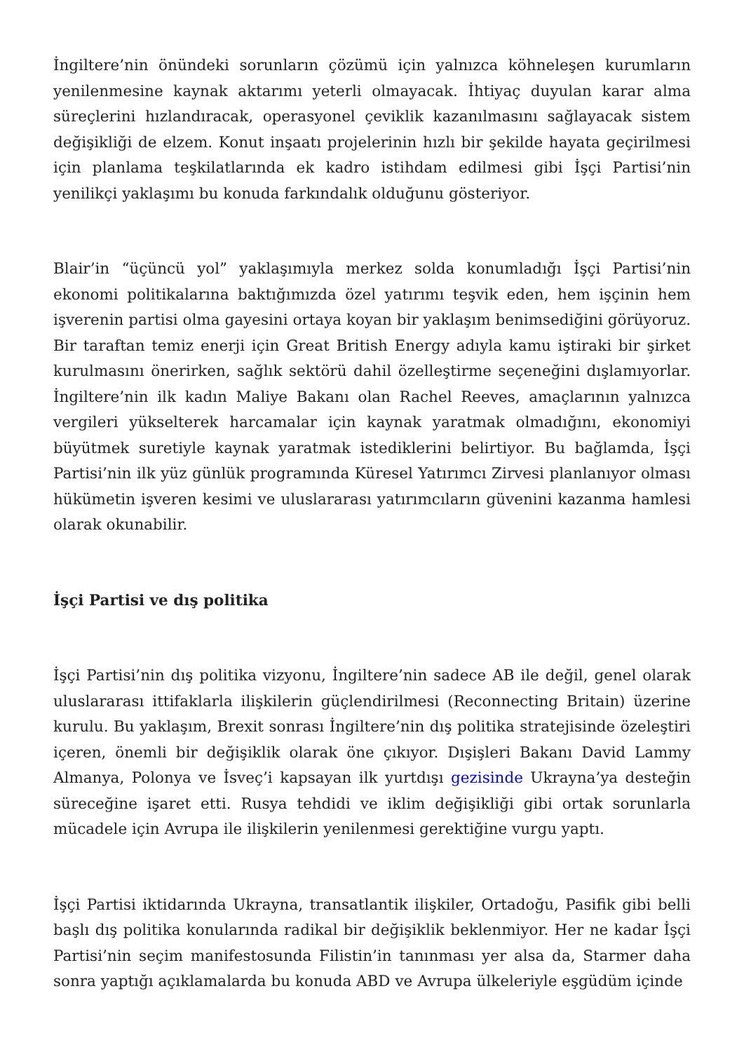İngiltere’nin önündeki sorunların çözümü için yalnızca köhneleşen kurumların yenilenmesine kaynak aktarımı yeterli olmayacak. İhtiyaç duyulan karar alma süreçlerini hızlandıracak, operasyonel çeviklik kazanılmasını sağlayacak sistem değişikliği de elzem. Konut inşaatı projelerinin hızlı bir şekilde hayata geçirilmesi için planlama teşkilatlarında ek kadro istihdam edilmesi gibi İşçi Partisi’nin yenilikçi yaklaşımı bu konuda farkındalık olduğunu gösteriyor.
Blair’in “üçüncü yol” yaklaşımıyla merkez solda konumladığı İşçi Partisi’nin ekonomi politikalarına baktığımızda özel yatırımı teşvik eden, hem işçinin hem işverenin partisi olma gayesini ortaya koyan bir yaklaşım benimsediğini görüyoruz. Bir taraftan temiz enerji için Great British Energy adıyla kamu iştiraki bir şirket kurulmasını önerirken, sağlık sektörü dahil özelleştirme seçeneğini dışlamıyorlar. İngiltere’nin ilk kadın Maliye Bakanı olan Rachel Reeves, amaçlarının yalnızca vergileri yükselterek harcamalar için kaynak yaratmak olmadığını, ekonomiyi büyütmek suretiyle kaynak yaratmak istediklerini belirtiyor. Bu bağlamda, İşçi Partisi’nin ilk yüz günlük programında Küresel Yatırımcı Zirvesi planlanıyor olması hükümetin işveren kesimi ve uluslararası yatırımcıların güvenini kazanma hamlesi olarak okunabilir.
İşçi Partisi ve dış politika
İşçi Partisi’nin dış politika vizyonu, İngiltere’nin sadece AB ile değil, genel olarak uluslararası ittifaklarla ilişkilerin güçlendirilmesi (Reconnecting Britain) üzerine kurulu. Bu yaklaşım, Brexit sonrası İngiltere’nin dış politika stratejisinde özeleştiri içeren, önemli bir değişiklik olarak öne çıkıyor. Dışişleri Bakanı David Lammy Almanya, Polonya ve İsveç’i kapsayan ilk yurtdışı gezisinde Ukrayna’ya desteğin süreceğine işaret etti. Rusya tehdidi ve iklim değişikliği gibi ortak sorunlarla mücadele için Avrupa ile ilişkilerin yenilenmesi gerektiğine vurgu yaptı.
İşçi Partisi iktidarında Ukrayna, transatlantik ilişkiler, Ortadoğu, Pasifik gibi belli başlı dış politika konularında radikal bir değişiklik beklenmiyor. Her ne kadar İşçi Partisi’nin seçim manifestosunda Filistin’in tanınması yer alsa da, Starmer daha sonra yaptığı açıklamalarda bu konuda ABD ve Avrupa ülkeleriyle eşgüdüm içinde